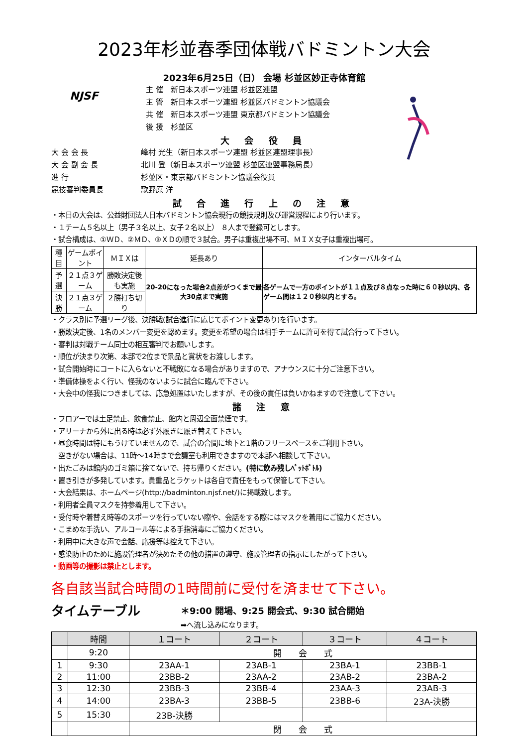2023年杉並春季団体戦バドミントン大会
2023年6月25日（日） 会場 杉並区妙正寺体育館
NJSF
主 催　新日本スポーツ連盟 杉並区連盟
主 管　新日本スポーツ連盟 杉並区バドミントン協議会
共 催　新日本スポーツ連盟 東京都バドミントン協議会
後 援　杉並区
大 会 役 員
大 会 会 長 峰村 光生（新日本スポーツ連盟 杉並区連盟理事長）
大 会 副 会 長 北川 登（新日本スポーツ連盟 杉並区連盟事務局長）
進 行 杉並区・東京都バドミントン協議会役員
競技審判委員長 歌野原 洋
試 合 進 行 上 の 注 意
・本日の大会は、公益財団法人日本バドミントン協会現行の競技規則及び運営規程により行います。
・１チーム５名以上（男子３名以上、女子２名以上） ８人まで登録可とします。
・試合構成は、①ＷＤ、②ＭＤ、③ＸＤの順で３試合。男子は重複出場不可、ＭＩＸ女子は重複出場可。
| 種 目 | ゲームポイント | ＭＩＸは | 延長あり | インターバルタイム |
| --- | --- | --- | --- | --- |
| 予 選 | ２１点３ゲーム | 勝敗決定後も実施 | 20-20になった場合2点差がつくまで最大30点まで実施 | 各ゲームで一方のポイントが１１点及び８点なった時に６０秒以内、各ゲーム間は１２０秒以内とする。 |
| 決 勝 | ２１点３ゲーム | ２勝打ち切り | | |
・クラス別に予選リーグ後、決勝戦(試合進行に応じてポイント変更あり)を行います。
・勝敗決定後、1名のメンバー変更を認めます。変更を希望の場合は相手チームに許可を得て試合行って下さい。
・審判は対戦チーム同士の相互審判でお願いします。
・順位が決まり次第、本部で2位まで景品と賞状をお渡しします。
・試合開始時にコートに入らないと不戦敗になる場合がありますので、アナウンスに十分ご注意下さい。
・準備体操をよく行い、怪我のないように試合に臨んで下さい。
・大会中の怪我につきましては、応急処置はいたしますが、その後の責任は負いかねますので注意して下さい。
諸 注 意
・フロアーでは土足禁止、飲食禁止、館内と周辺全面禁煙です。
・アリーナから外に出る時は必ず外履きに履き替えて下さい。
・昼食時間は特にもうけていませんので、試合の合間に地下と1階のフリースペースをご利用下さい。
　空きがない場合は、11時～14時まで会議室も利用できますので本部へ相談して下さい。
・出たごみは館内のゴミ箱に捨てないで、持ち帰りください。(特に飲み残しﾍﾟｯﾄﾎﾞﾄﾙ)
・置き引きが多発しています。貴重品とラケットは各自で責任をもって保管して下さい。
・大会結果は、ホームページ(http://badminton.njsf.net/)に掲載致します。
・利用者全員マスクを持参着用して下さい。
・受付時や着替え時等のスポーツを行っていない際や、会話をする際にはマスクを着用にご協力ください。
・こまめな手洗い、アルコール等による手指消毒にご協力ください。
・利用中に大きな声で会話、応援等は控えて下さい。
・感染防止のために施設管理者が決めたその他の措置の遵守、施設管理者の指示にしたがって下さい。
・動画等の撮影は禁止とします。
各自該当試合時間の1時間前に受付を済ませて下さい。
タイムテーブル ＊9:00 開場、9:25 開会式、9:30 試合開始
➡へ流し込みになります。
| | 時間 | １コート | ２コート | ３コート | ４コート |
| --- | --- | --- | --- | --- | --- |
| | 9:20 | 開 会 式 | | | |
| 1 | 9:30 | 23AA-1 | 23AB-1 | 23BA-1 | 23BB-1 |
| 2 | 11:00 | 23BB-2 | 23AA-2 | 23AB-2 | 23BA-2 |
| 3 | 12:30 | 23BB-3 | 23BB-4 | 23AA-3 | 23AB-3 |
| 4 | 14:00 | 23BA-3 | 23BB-5 | 23BB-6 | 23A-決勝 |
| 5 | 15:30 | 23B-決勝 | | | |
| | | 閉 会 式 | | | |